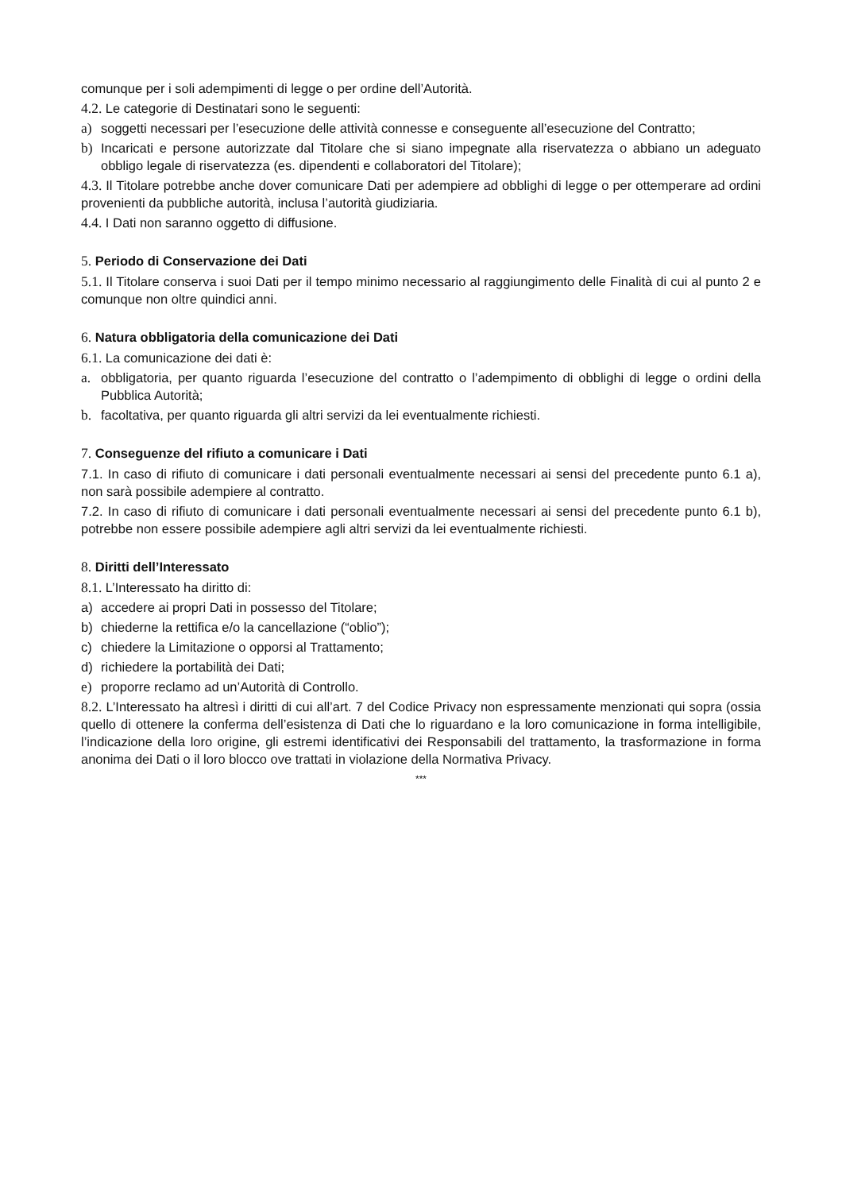comunque per i soli adempimenti di legge o per ordine dell’Autorità.
4.2. Le categorie di Destinatari sono le seguenti:
a) soggetti necessari per l’esecuzione delle attività connesse e conseguente all’esecuzione del Contratto;
b) Incaricati e persone autorizzate dal Titolare che si siano impegnate alla riservatezza o abbiano un adeguato obbligo legale di riservatezza (es. dipendenti e collaboratori del Titolare);
4.3. Il Titolare potrebbe anche dover comunicare Dati per adempiere ad obblighi di legge o per ottemperare ad ordini provenienti da pubbliche autorità, inclusa l’autorità giudiziaria.
4.4. I Dati non saranno oggetto di diffusione.
5. Periodo di Conservazione dei Dati
5.1. Il Titolare conserva i suoi Dati per il tempo minimo necessario al raggiungimento delle Finalità di cui al punto 2 e comunque non oltre quindici anni.
6. Natura obbligatoria della comunicazione dei Dati
6.1. La comunicazione dei dati è:
a. obbligatoria, per quanto riguarda l’esecuzione del contratto o l’adempimento di obblighi di legge o ordini della Pubblica Autorità;
b. facoltativa, per quanto riguarda gli altri servizi da lei eventualmente richiesti.
7. Conseguenze del rifiuto a comunicare i Dati
7.1. In caso di rifiuto di comunicare i dati personali eventualmente necessari ai sensi del precedente punto 6.1 a), non sarà possibile adempiere al contratto.
7.2. In caso di rifiuto di comunicare i dati personali eventualmente necessari ai sensi del precedente punto 6.1 b), potrebbe non essere possibile adempiere agli altri servizi da lei eventualmente richiesti.
8. Diritti dell’Interessato
8.1. L’Interessato ha diritto di:
a) accedere ai propri Dati in possesso del Titolare;
b) chiederne la rettifica e/o la cancellazione (“oblio”);
c) chiedere la Limitazione o opporsi al Trattamento;
d) richiedere la portabilità dei Dati;
e) proporre reclamo ad un’Autorità di Controllo.
8.2. L’Interessato ha altresì i diritti di cui all’art. 7 del Codice Privacy non espressamente menzionati qui sopra (ossia quello di ottenere la conferma dell’esistenza di Dati che lo riguardano e la loro comunicazione in forma intelligibile, l’indicazione della loro origine, gli estremi identificativi dei Responsabili del trattamento, la trasformazione in forma anonima dei Dati o il loro blocco ove trattati in violazione della Normativa Privacy.
***